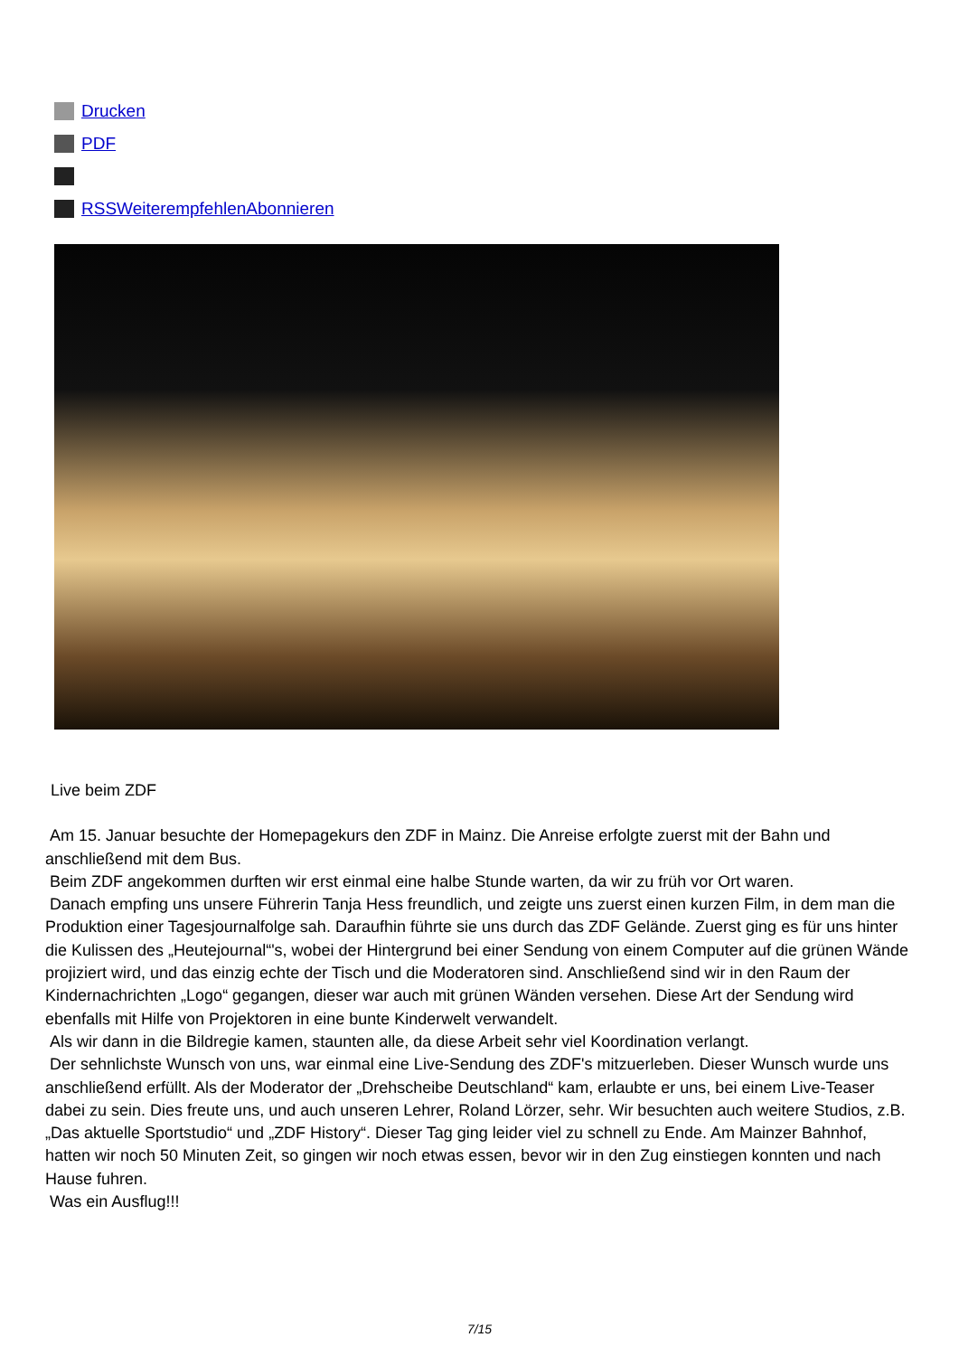Drucken
PDF
RSS Weiterempfehlen Abonnieren
Live beim ZDF
Am 15. Januar besuchte der Homepagekurs den ZDF in Mainz. Die Anreise erfolgte zuerst mit der Bahn und anschließend mit dem Bus.
Beim ZDF angekommen durften wir erst einmal eine halbe Stunde warten, da wir zu früh vor Ort waren.
Danach empfing uns unsere Führerin Tanja Hess freundlich, und zeigte uns zuerst einen kurzen Film, in dem man die Produktion einer Tagesjournalfolge sah. Daraufhin führte sie uns durch das ZDF Gelände. Zuerst ging es für uns hinter die Kulissen des „Heutejournal“'s, wobei der Hintergrund bei einer Sendung von einem Computer auf die grünen Wände projiziert wird, und das einzig echte der Tisch und die Moderatoren sind. Anschließend sind wir in den Raum der Kindernachrichten „Logo“ gegangen, dieser war auch mit grünen Wänden versehen. Diese Art der Sendung wird ebenfalls mit Hilfe von Projektoren in eine bunte Kinderwelt verwandelt.
Als wir dann in die Bildregie kamen, staunten alle, da diese Arbeit sehr viel Koordination verlangt.
Der sehnlichste Wunsch von uns, war einmal eine Live-Sendung des ZDF's mitzuerleben. Dieser Wunsch wurde uns anschließend erfüllt. Als der Moderator der „Drehscheibe Deutschland“ kam, erlaubte er uns, bei einem Live-Teaser dabei zu sein. Dies freute uns, und auch unseren Lehrer, Roland Lörzer, sehr. Wir besuchten auch weitere Studios, z.B. „Das aktuelle Sportstudio“ und „ZDF History“. Dieser Tag ging leider viel zu schnell zu Ende. Am Mainzer Bahnhof, hatten wir noch 50 Minuten Zeit, so gingen wir noch etwas essen, bevor wir in den Zug einstiegen konnten und nach Hause fuhren.
Was ein Ausflug!!!
7/15